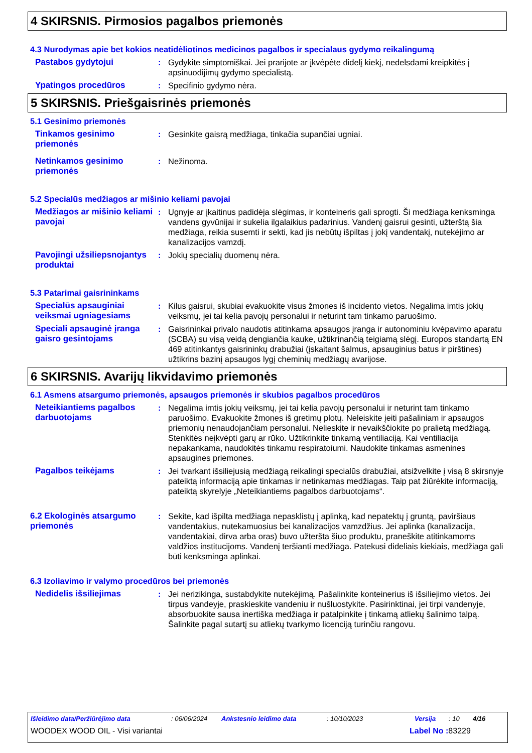4 SKIRSNIS. Pirmosios pagalbos priemonės
4.3 Nurodymas apie bet kokios neatidėliotinos medicinos pagalbos ir specialaus gydymo reikalingumą
Pastabos gydytojui : Gydykite simptomiškai. Jei prarijote ar įkvėpėte didelį kiekį, nedelsdami kreipkitės į apsinuodijimų gydymo specialistą.
Ypatingos procedūros : Specifinio gydymo nėra.
5 SKIRSNIS. Priešgaisrinės priemonės
5.1 Gesinimo priemonės
Tinkamos gesinimo priemonės
: Gesinkite gaisrą medžiaga, tinkačia supančiai ugniai.
Netinkamos gesinimo priemonės
: Nežinoma.
5.2 Specialūs medžiagos ar mišinio keliami pavojai
Medžiagos ar mišinio keliami pavojai
: Ugnyje ar įkaitinus padidėja slėgimas, ir konteineris gali sprogti. Ši medžiaga kenksminga vandens gyvūnijai ir sukelia ilgalaikius padarinius. Vandenį gaisrui gesinti, užterštą šia medžiaga, reikia susemti ir sekti, kad jis nebūtų išpiltas į jokį vandentakį, nutekėjimo ar kanalizacijos vamzdį.
Pavojingi užsiliepsnojantys produktai
: Jokių specialių duomenų nėra.
5.3 Patarimai gaisrininkams
Specialūs apsauginiai veiksmai ugniagesiams
: Kilus gaisrui, skubiai evakuokite visus žmones iš incidento vietos. Negalima imtis jokių veiksmų, jei tai kelia pavojų personalui ir neturint tam tinkamo paruošimo.
Speciali apsauginė įranga gaisro gesintojams
: Gaisrininkai privalo naudotis atitinkama apsaugos įranga ir autonominiu kvėpavimo aparatu (SCBA) su visą veidą dengiančia kauke, užtikrinančią teigiamą slėgį. Europos standartą EN 469 atitinkantys gaisrininkų drabužiai (įskaitant šalmus, apsauginius batus ir pirštines) užtikrins bazinį apsaugos lygį cheminių medžiagų avarijose.
6 SKIRSNIS. Avarijų likvidavimo priemonės
6.1 Asmens atsargumo priemonės, apsaugos priemonės ir skubios pagalbos procedūros
Neteikiantiems pagalbos darbuotojams
: Negalima imtis jokių veiksmų, jei tai kelia pavojų personalui ir neturint tam tinkamo paruošimo. Evakuokite žmones iš gretimų plotų. Neleiskite įeiti pašaliniam ir apsaugos priemonių nenaudojančiam personalui. Nelieskite ir nevaikščiokite po pralietą medžiagą. Stenkitės neįkvėpti garų ar rūko. Užtikrinkite tinkamą ventiliaciją. Kai ventiliacija nepakankama, naudokitės tinkamu respiratoiumi. Naudokite tinkamas asmenines apsaugines priemones.
Pagalbos teikėjams : Jei tvarkant išsiliejusią medžiagą reikalingi specialūs drabužiai, atsižvelkite į visą 8 skirsnyje pateiktą informaciją apie tinkamas ir netinkamas medžiagas. Taip pat žiūrėkite informaciją, pateiktą skyrelyje „Neteikiantiems pagalbos darbuotojams“.
6.2 Ekologinės atsargumo priemonės
: Sekite, kad išpilta medžiaga nepasklistų į aplinką, kad nepatektų į gruntą, paviršiaus vandentakius, nutekamuosius bei kanalizacijos vamzdžius. Jei aplinka (kanalizacija, vandentakiai, dirva arba oras) buvo užteršta šiuo produktu, praneškite atitinkamoms valdžios institucijoms. Vandenį teršianti medžiaga. Patekusi dideliais kiekiais, medžiaga gali būti kenksminga aplinkai.
6.3 Izoliavimo ir valymo procedūros bei priemonės
Nedidelis išsiliejimas : Jei nerizikinga, sustabdykite nutekėjimą. Pašalinkite konteinerius iš išsiliejimo vietos. Jei tirpus vandeyje, praskieskite vandeniu ir nušluostykite. Pasirinktinai, jei tirpi vandenyje, absorbuokite sausa inertiška medžiaga ir patalpinkite į tinkamą atliekų šalinimo talpą. Šalinkite pagal sutartį su atliekų tvarkymo licenciją turinčiu rangovu.
Išleidimo data/Peržiūrėjimo data: 06/06/2024 Ankstesnio leidimo data: 10/10/2023 Versija: 10 4/16
WOODEX WOOD OIL - Visi variantai Label No : 83229